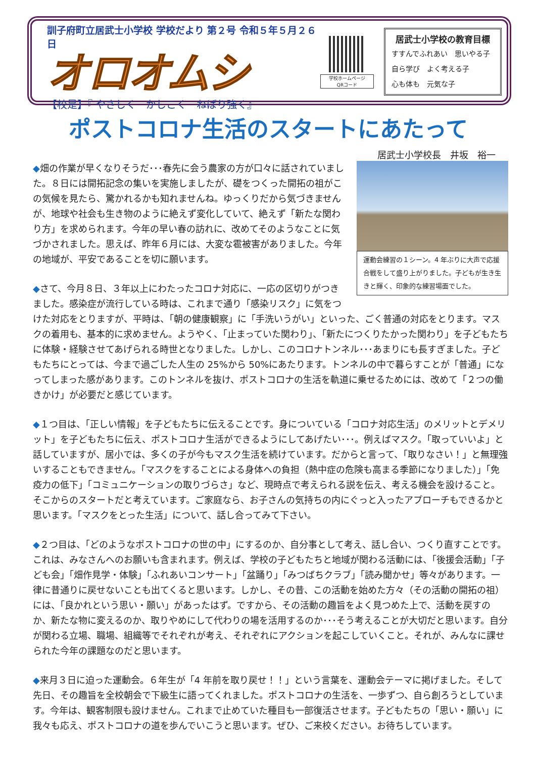訓子府町立居武士小学校 学校だより 第２号 令和５年５月２６日
オロオムシ
【校是】『 やさしく　かしこく　ねばり強く』
学校ホームページ
QRコード
居武士小学校の教育目標
すすんでふれあい　思いやる子
自ら学び　よく考える子
心も体も　元気な子
ポストコロナ生活のスタートにあたって
居武士小学校長　井坂　裕一
運動会練習の１シーン。4 年ぶりに大声で応援合戦をして盛り上がりました。子どもが生き生きと輝く、印象的な練習場面でした。
◆畑の作業が早くなりそうだ･･･春先に会う農家の方が口々に話されていました。８日には開拓記念の集いを実施しましたが、礎をつくった開拓の祖がこの気候を見たら、驚かれるかも知れませんね。ゆっくりだから気づきませんが、地球や社会も生き物のように絶えず変化していて、絶えず「新たな関わり方」を求められます。今年の早い春の訪れに、改めてそのようなことに気づかされました。思えば、昨年６月には、大変な雹被害がありました。今年の地域が、平安であることを切に願います。
◆さて、今月８日、３年以上にわたったコロナ対応に、一応の区切りがつきました。感染症が流行している時は、これまで通り「感染リスク」に気をつけた対応をとりますが、平時は、「朝の健康観察」に「手洗いうがい」といった、ごく普通の対応をとります。マスクの着用も、基本的に求めません。ようやく、「止まっていた関わり」、「新たにつくりたかった関わり」を子どもたちに体験・経験させてあげられる時世となりました。しかし、このコロナトンネル･･･あまりにも長すぎました。子どもたちにとっては、今まで過ごした人生の 25%から 50%にあたります。トンネルの中で暮らすことが「普通」になってしまった感があります。このトンネルを抜け、ポストコロナの生活を軌道に乗せるためには、改めて「２つの働きかけ」が必要だと感じています。
◆１つ目は、「正しい情報」を子どもたちに伝えることです。身についている「コロナ対応生活」のメリットとデメリット」を子どもたちに伝え、ポストコロナ生活ができるようにしてあげたい･･･。例えばマスク。「取っていいよ」と話していますが、居小では、多くの子が今もマスク生活を続けています。だからと言って、「取りなさい！」と無理強いすることもできません。「マスクをすることによる身体への負担（熱中症の危険も高まる季節になりました）」「免疫力の低下」「コミュニケーションの取りづらさ」など、現時点で考えられる説を伝え、考える機会を設けること。そこからのスタートだと考えています。ご家庭なら、お子さんの気持ちの内にぐっと入ったアプローチもできるかと思います。「マスクをとった生活」について、話し合ってみて下さい。
◆２つ目は、「どのようなポストコロナの世の中」にするのか、自分事として考え、話し合い、つくり直すことです。これは、みなさんへのお願いも含まれます。例えば、学校の子どもたちと地域が関わる活動には、「後援会活動」「子ども会」「畑作見学・体験」「ふれあいコンサート」「盆踊り」「みつばちクラブ」「読み聞かせ」等々があります。一律に昔通りに戻せないことも出てくると思います。しかし、その昔、この活動を始めた方々（その活動の開拓の祖）には、「良かれという思い・願い」があったはず。ですから、その活動の趣旨をよく見つめた上で、活動を戻すのか、新たな物に変えるのか、取りやめにして代わりの場を活用するのか･･･そう考えることが大切だと思います。自分が関わる立場、職場、組織等でそれぞれが考え、それぞれにアクションを起こしていくこと。それが、みんなに課せられた今年の課題なのだと思います。
◆来月３日に迫った運動会。６年生が「4 年前を取り戻せ！！」という言葉を、運動会テーマに掲げました。そして先日、その趣旨を全校朝会で下級生に語ってくれました。ポストコロナの生活を、一歩ずつ、自ら創ろうとしています。今年は、観客制限も設けません。これまで止めていた種目も一部復活させます。子どもたちの「思い・願い」に我々も応え、ポストコロナの道を歩んでいこうと思います。ぜひ、ご来校ください。お待ちしています。